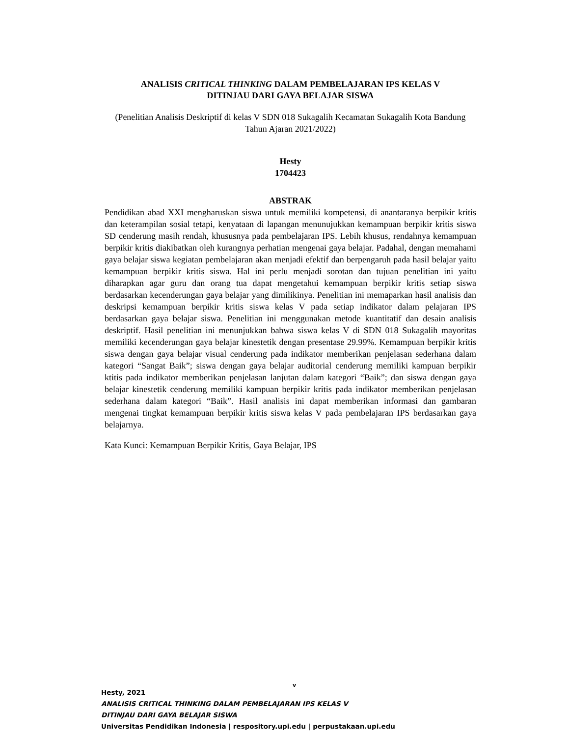ANALISIS CRITICAL THINKING DALAM PEMBELAJARAN IPS KELAS V
DITINJAU DARI GAYA BELAJAR SISWA
(Penelitian Analisis Deskriptif di kelas V SDN 018 Sukagalih Kecamatan Sukagalih Kota Bandung Tahun Ajaran 2021/2022)
Hesty
1704423
ABSTRAK
Pendidikan abad XXI mengharuskan siswa untuk memiliki kompetensi, di anantaranya berpikir kritis dan keterampilan sosial tetapi, kenyataan di lapangan menunujukkan kemampuan berpikir kritis siswa SD cenderung masih rendah, khususnya pada pembelajaran IPS. Lebih khusus, rendahnya kemampuan berpikir kritis diakibatkan oleh kurangnya perhatian mengenai gaya belajar. Padahal, dengan memahami gaya belajar siswa kegiatan pembelajaran akan menjadi efektif dan berpengaruh pada hasil belajar yaitu kemampuan berpikir kritis siswa. Hal ini perlu menjadi sorotan dan tujuan penelitian ini yaitu diharapkan agar guru dan orang tua dapat mengetahui kemampuan berpikir kritis setiap siswa berdasarkan kecenderungan gaya belajar yang dimilikinya. Penelitian ini memaparkan hasil analisis dan deskripsi kemampuan berpikir kritis siswa kelas V pada setiap indikator dalam pelajaran IPS berdasarkan gaya belajar siswa. Penelitian ini menggunakan metode kuantitatif dan desain analisis deskriptif. Hasil penelitian ini menunjukkan bahwa siswa kelas V di SDN 018 Sukagalih mayoritas memiliki kecenderungan gaya belajar kinestetik dengan presentase 29.99%. Kemampuan berpikir kritis siswa dengan gaya belajar visual cenderung pada indikator memberikan penjelasan sederhana dalam kategori “Sangat Baik”; siswa dengan gaya belajar auditorial cenderung memiliki kampuan berpikir ktitis pada indikator memberikan penjelasan lanjutan dalam kategori “Baik”; dan siswa dengan gaya belajar kinestetik cenderung memiliki kampuan berpikir kritis pada indikator memberikan penjelasan sederhana dalam kategori “Baik”. Hasil analisis ini dapat memberikan informasi dan gambaran mengenai tingkat kemampuan berpikir kritis siswa kelas V pada pembelajaran IPS berdasarkan gaya belajarnya.
Kata Kunci: Kemampuan Berpikir Kritis, Gaya Belajar, IPS
v
Hesty, 2021
ANALISIS CRITICAL THINKING DALAM PEMBELAJARAN IPS KELAS V
DITINJAU DARI GAYA BELAJAR SISWA
Universitas Pendidikan Indonesia | respository.upi.edu | perpustakaan.upi.edu